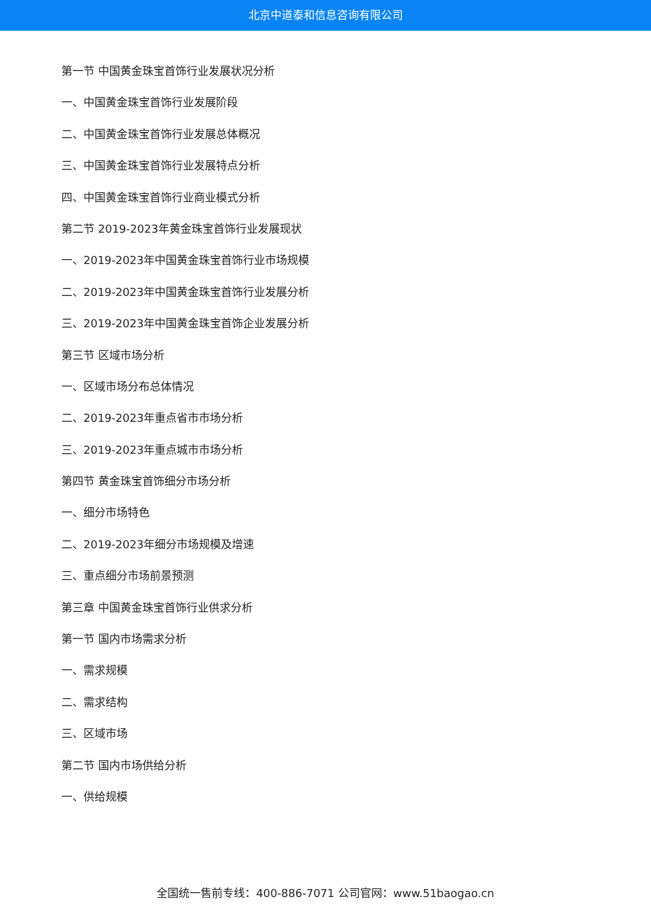北京中道泰和信息咨询有限公司
第一节 中国黄金珠宝首饰行业发展状况分析
一、中国黄金珠宝首饰行业发展阶段
二、中国黄金珠宝首饰行业发展总体概况
三、中国黄金珠宝首饰行业发展特点分析
四、中国黄金珠宝首饰行业商业模式分析
第二节 2019-2023年黄金珠宝首饰行业发展现状
一、2019-2023年中国黄金珠宝首饰行业市场规模
二、2019-2023年中国黄金珠宝首饰行业发展分析
三、2019-2023年中国黄金珠宝首饰企业发展分析
第三节 区域市场分析
一、区域市场分布总体情况
二、2019-2023年重点省市市场分析
三、2019-2023年重点城市市场分析
第四节 黄金珠宝首饰细分市场分析
一、细分市场特色
二、2019-2023年细分市场规模及增速
三、重点细分市场前景预测
第三章 中国黄金珠宝首饰行业供求分析
第一节 国内市场需求分析
一、需求规模
二、需求结构
三、区域市场
第二节 国内市场供给分析
一、供给规模
全国统一售前专线：400-886-7071 公司官网：www.51baogao.cn